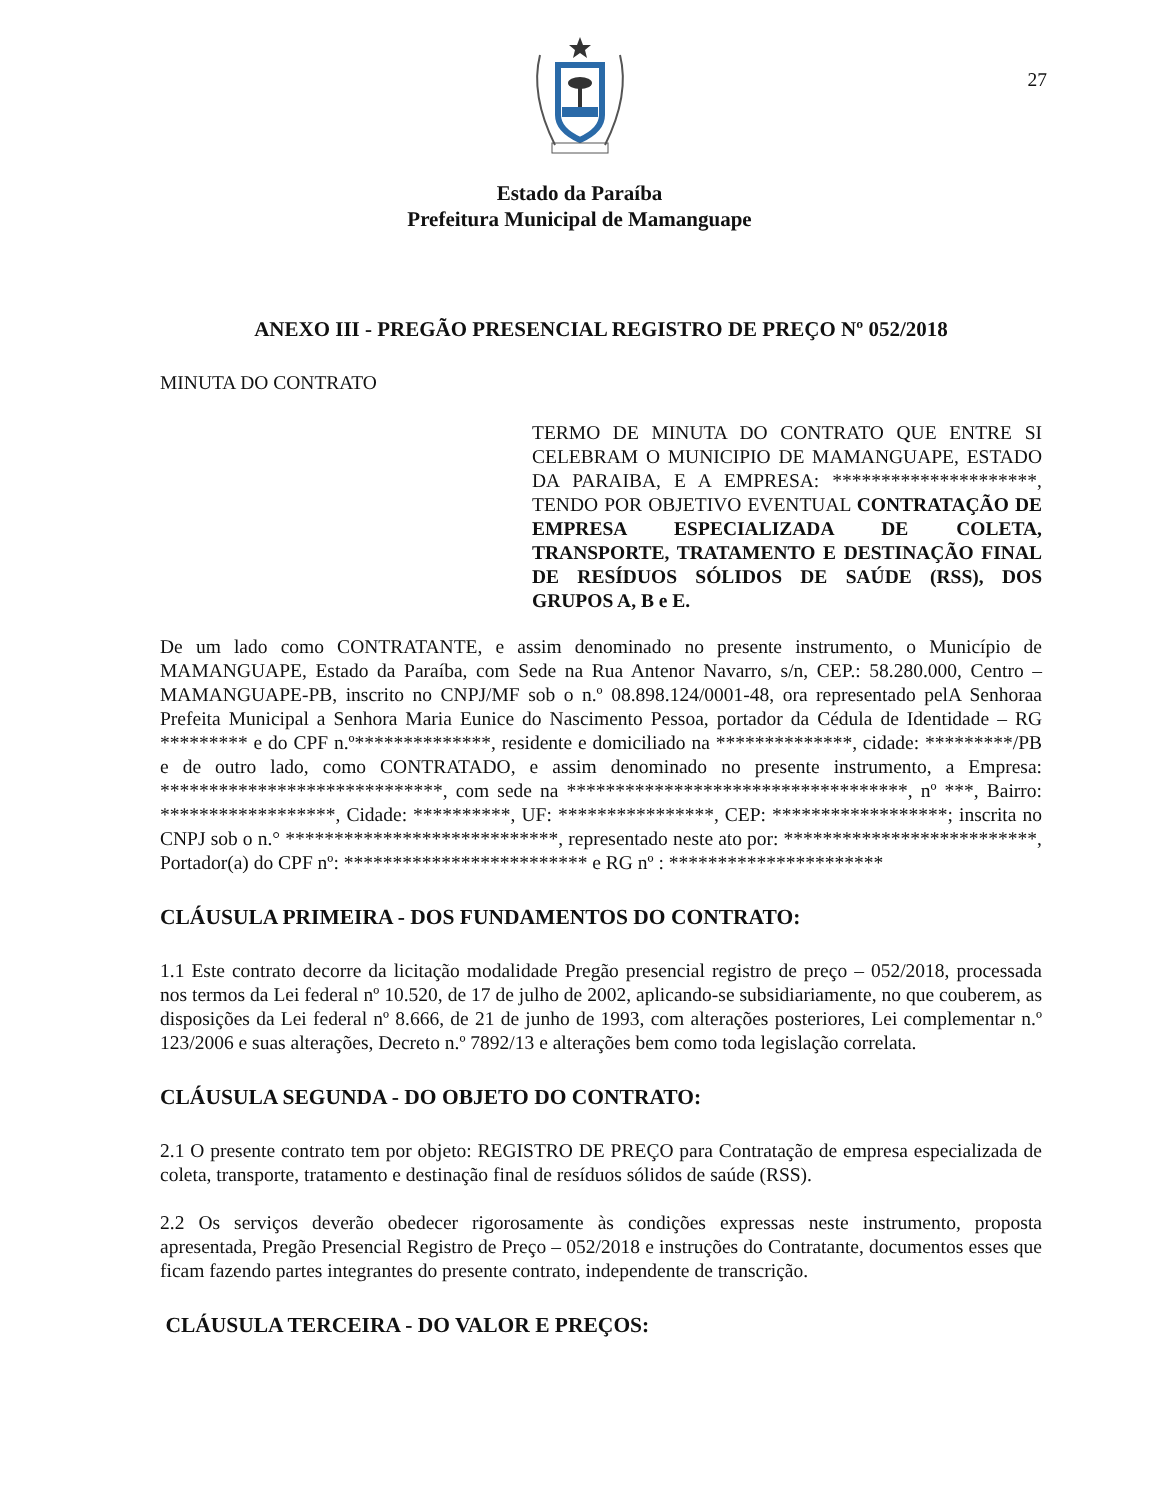27
Estado da Paraíba
Prefeitura Municipal de Mamanguape
ANEXO III - PREGÃO PRESENCIAL REGISTRO DE PREÇO Nº 052/2018
MINUTA DO CONTRATO
TERMO DE MINUTA DO CONTRATO QUE ENTRE SI CELEBRAM O MUNICIPIO DE MAMANGUAPE, ESTADO DA PARAIBA, E A EMPRESA: *********************, TENDO POR OBJETIVO EVENTUAL CONTRATAÇÃO DE EMPRESA ESPECIALIZADA DE COLETA, TRANSPORTE, TRATAMENTO E DESTINAÇÃO FINAL DE RESÍDUOS SÓLIDOS DE SAÚDE (RSS), DOS GRUPOS A, B e E.
De um lado como CONTRATANTE, e assim denominado no presente instrumento, o Município de MAMANGUAPE, Estado da Paraíba, com Sede na Rua Antenor Navarro, s/n, CEP.: 58.280.000, Centro – MAMANGUAPE-PB, inscrito no CNPJ/MF sob o n.º 08.898.124/0001-48, ora representado pelA Senhoraa Prefeita Municipal a Senhora Maria Eunice do Nascimento Pessoa, portador da Cédula de Identidade – RG ********* e do CPF n.º**************, residente e domiciliado na **************, cidade: *********/PB e de outro lado, como CONTRATADO, e assim denominado no presente instrumento, a Empresa: *****************************, com sede na ***********************************, nº ***, Bairro: ******************, Cidade: **********, UF: ****************, CEP: ******************; inscrita no CNPJ sob o n.° ****************************, representado neste ato por: **************************, Portador(a) do CPF nº: ************************* e RG nº : **********************
CLÁUSULA PRIMEIRA - DOS FUNDAMENTOS DO CONTRATO:
1.1 Este contrato decorre da licitação modalidade Pregão presencial registro de preço – 052/2018, processada nos termos da Lei federal nº 10.520, de 17 de julho de 2002, aplicando-se subsidiariamente, no que couberem, as disposições da Lei federal nº 8.666, de 21 de junho de 1993, com alterações posteriores, Lei complementar n.º 123/2006 e suas alterações, Decreto n.º 7892/13 e alterações bem como toda legislação correlata.
CLÁUSULA SEGUNDA - DO OBJETO DO CONTRATO:
2.1 O presente contrato tem por objeto: REGISTRO DE PREÇO para Contratação de empresa especializada de coleta, transporte, tratamento e destinação final de resíduos sólidos de saúde (RSS).
2.2 Os serviços deverão obedecer rigorosamente às condições expressas neste instrumento, proposta apresentada, Pregão Presencial Registro de Preço – 052/2018 e instruções do Contratante, documentos esses que ficam fazendo partes integrantes do presente contrato, independente de transcrição.
CLÁUSULA TERCEIRA - DO VALOR E PREÇOS: